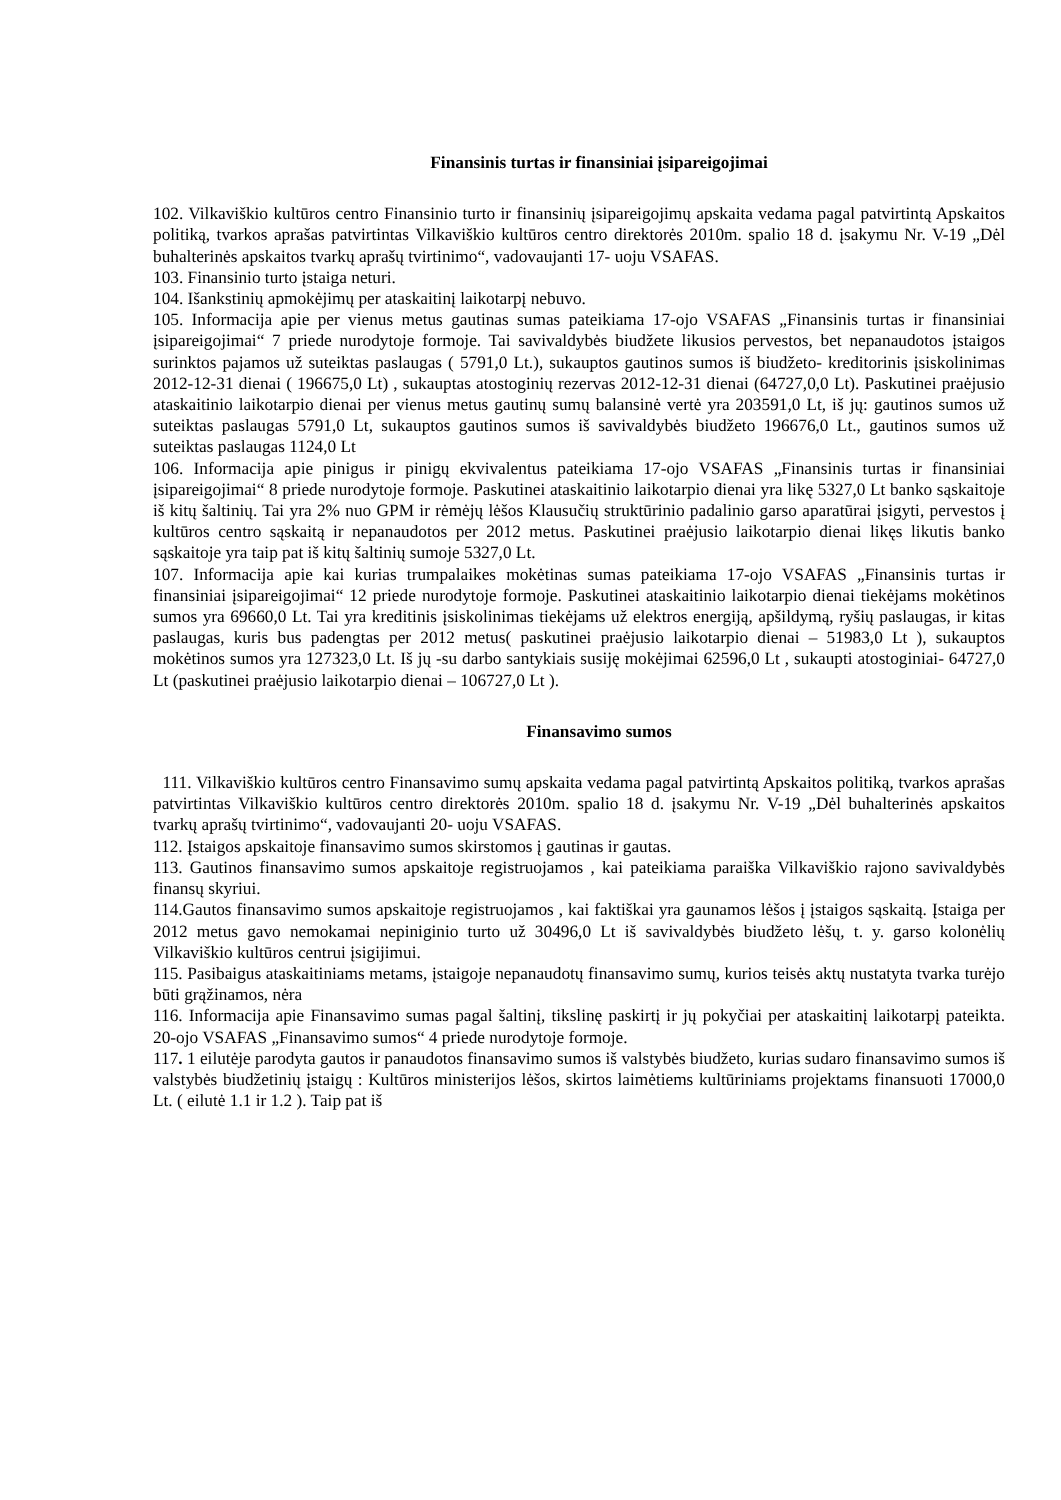Finansinis turtas ir finansiniai įsipareigojimai
102. Vilkaviškio kultūros centro Finansinio turto ir finansinių įsipareigojimų apskaita vedama pagal patvirtintą Apskaitos politiką, tvarkos aprašas patvirtintas Vilkaviškio kultūros centro direktorės 2010m. spalio 18 d. įsakymu Nr. V-19 „Dėl buhalterinės apskaitos tvarkų aprašų tvirtinimo“, vadovaujanti 17- uoju VSAFAS.
103. Finansinio turto įstaiga neturi.
104. Išankstinių apmokėjimų per ataskaitinį laikotarpį nebuvo.
105. Informacija apie per vienus metus gautinas sumas pateikiama 17-ojo VSAFAS „Finansinis turtas ir finansiniai įsipareigojimai“ 7 priede nurodytoje formoje. Tai savivaldybės biudžete likusios pervestos, bet nepanaudotos įstaigos surinktos pajamos už suteiktas paslaugas ( 5791,0 Lt.), sukauptos gautinos sumos iš biudžeto- kreditorinis įsiskolinimas 2012-12-31 dienai ( 196675,0 Lt) , sukauptas atostoginių rezervas 2012-12-31 dienai (64727,0,0 Lt). Paskutinei praėjusio ataskaitinio laikotarpio dienai per vienus metus gautinų sumų balansinė vertė yra 203591,0 Lt, iš jų: gautinos sumos už suteiktas paslaugas 5791,0 Lt, sukauptos gautinos sumos iš savivaldybės biudžeto 196676,0 Lt., gautinos sumos už suteiktas paslaugas 1124,0 Lt
106. Informacija apie pinigus ir pinigų ekvivalentus pateikiama 17-ojo VSAFAS „Finansinis turtas ir finansiniai įsipareigojimai“ 8 priede nurodytoje formoje. Paskutinei ataskaitinio laikotarpio dienai yra likę 5327,0 Lt banko sąskaitoje iš kitų šaltinių. Tai yra 2% nuo GPM ir rėmėjų lėšos Klausučių struktūrinio padalinio garso aparatūrai įsigyti, pervestos į kultūros centro sąskaitą ir nepanaudotos per 2012 metus. Paskutinei praėjusio laikotarpio dienai likęs likutis banko sąskaitoje yra taip pat iš kitų šaltinių sumoje 5327,0 Lt.
107. Informacija apie kai kurias trumpalaikes mokėtinas sumas pateikiama 17-ojo VSAFAS „Finansinis turtas ir finansiniai įsipareigojimai“ 12 priede nurodytoje formoje. Paskutinei ataskaitinio laikotarpio dienai tiekėjams mokėtinos sumos yra 69660,0 Lt. Tai yra kreditinis įsiskolinimas tiekėjams už elektros energiją, apšildymą, ryšių paslaugas, ir kitas paslaugas, kuris bus padengtas per 2012 metus( paskutinei praėjusio laikotarpio dienai – 51983,0 Lt ), sukauptos mokėtinos sumos yra 127323,0 Lt. Iš jų -su darbo santykiais susiję mokėjimai 62596,0 Lt , sukaupti atostoginiai- 64727,0 Lt (paskutinei praėjusio laikotarpio dienai – 106727,0 Lt ).
Finansavimo sumos
111. Vilkaviškio kultūros centro Finansavimo sumų apskaita vedama pagal patvirtintą Apskaitos politiką, tvarkos aprašas patvirtintas Vilkaviškio kultūros centro direktorės 2010m. spalio 18 d. įsakymu Nr. V-19 „Dėl buhalterinės apskaitos tvarkų aprašų tvirtinimo“, vadovaujanti 20- uoju VSAFAS.
112. Įstaigos apskaitoje finansavimo sumos skirstomos į gautinas ir gautas.
113. Gautinos finansavimo sumos apskaitoje registruojamos , kai pateikiama paraiška Vilkaviškio rajono savivaldybės finansų skyriui.
114.Gautos finansavimo sumos apskaitoje registruojamos , kai faktiškai yra gaunamos lėšos į įstaigos sąskaitą. Įstaiga per 2012 metus gavo nemokamai nepiniginio turto už 30496,0 Lt iš savivaldybės biudžeto lėšų, t. y. garso kolonėlių Vilkaviškio kultūros centrui įsigijimui.
115. Pasibaigus ataskaitiniams metams, įstaigoje nepanaudotų finansavimo sumų, kurios teisės aktų nustatyta tvarka turėjo būti grąžinamos, nėra
116. Informacija apie Finansavimo sumas pagal šaltinį, tikslinę paskirtį ir jų pokyčiai per ataskaitinį laikotarpį pateikta. 20-ojo VSAFAS „Finansavimo sumos“ 4 priede nurodytoje formoje.
117. 1 eilutėje parodyta gautos ir panaudotos finansavimo sumos iš valstybės biudžeto, kurias sudaro finansavimo sumos iš valstybės biudžetinių įstaigų : Kultūros ministerijos lėšos, skirtos laimėtiems kultūriniams projektams finansuoti 17000,0 Lt. ( eilutė 1.1 ir 1.2 ). Taip pat iš